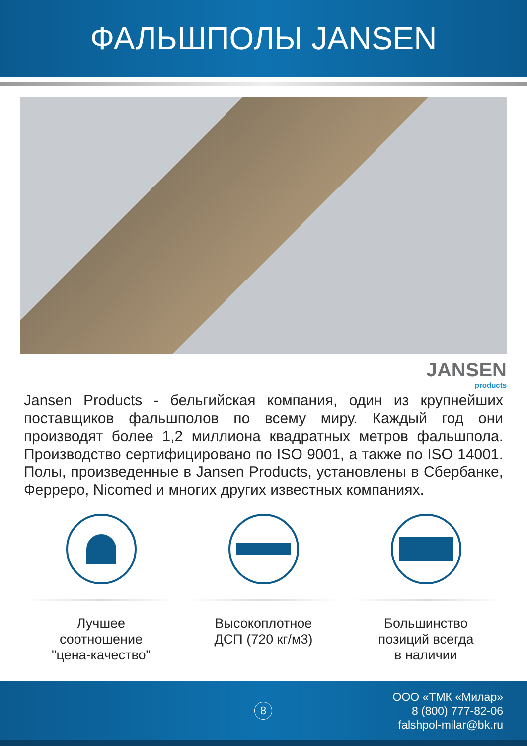ФАЛЬШПОЛЫ JANSEN
JANSEN
products
Jansen Products - бельгийская компания, один из крупнейших поставщиков фальшполов по всему миру. Каждый год они производят более 1,2 миллиона квадратных метров фальшпола. Производство сертифицировано по ISO 9001, а также по ISO 14001. Полы, произведенные в Jansen Products, установлены в Сбербанке, Ферреро, Nicomed и многих других известных компаниях.
Лучшее
соотношение
"цена-качество"
Высокоплотное
ДСП (720 кг/м3)
Большинство
позиций всегда
в наличии
8
ООО «ТМК «Милар»
8 (800) 777-82-06
falshpol-milar@bk.ru